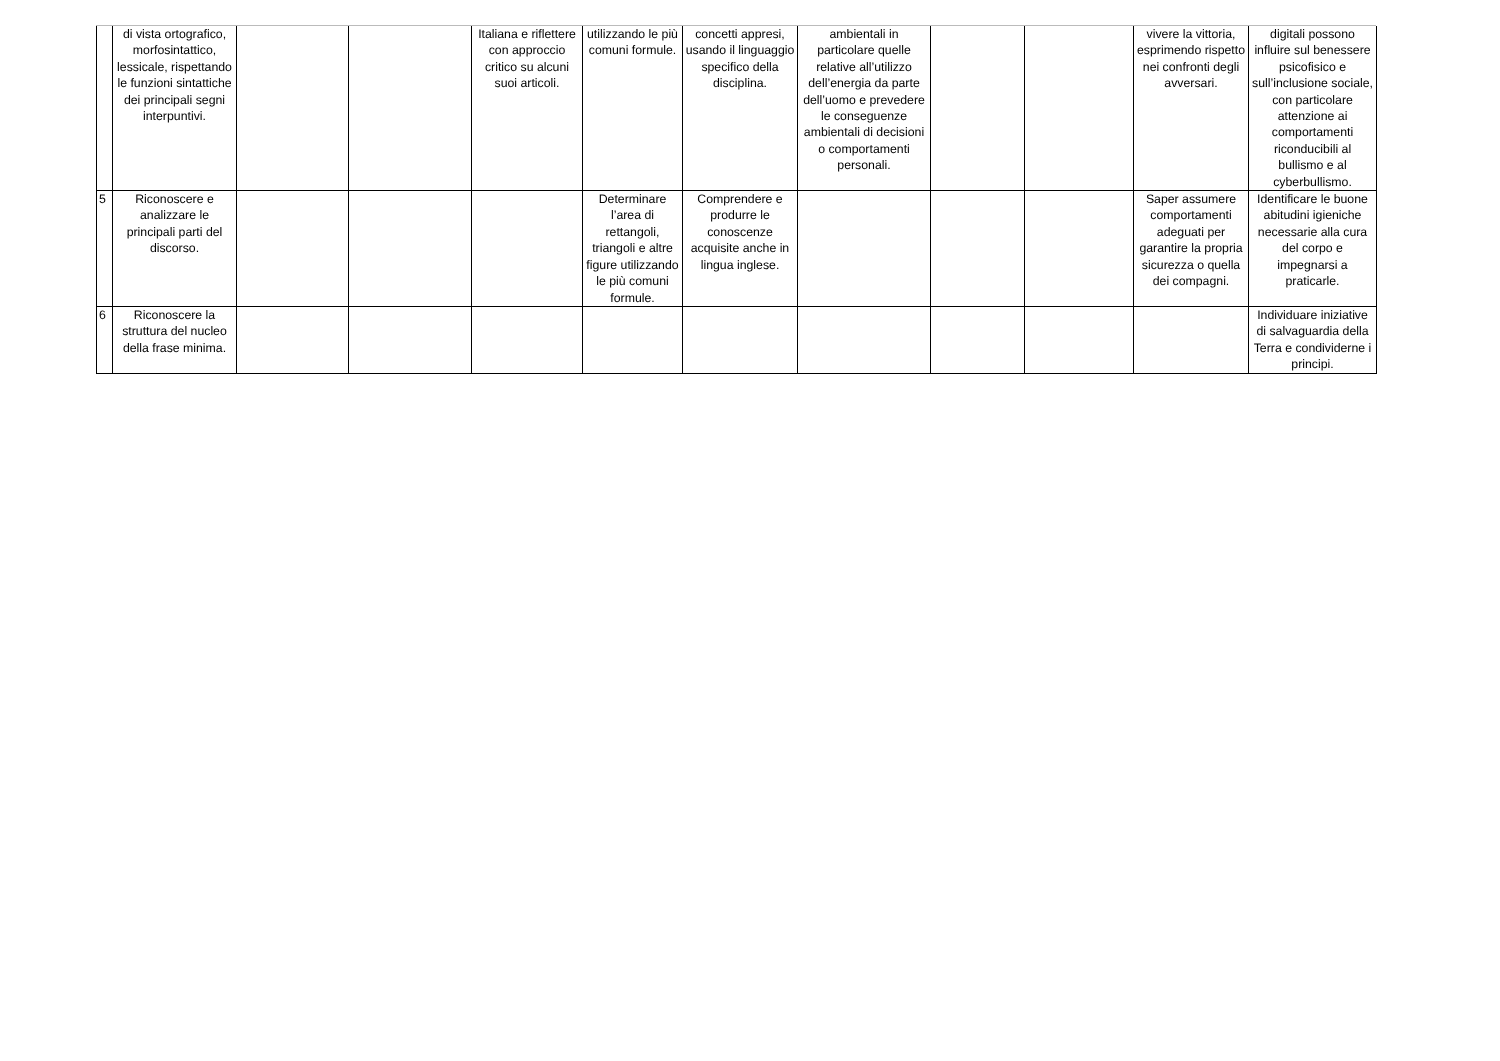| | di vista ortografico, morfosintattico, lessicale, rispettando le funzioni sintattiche dei principali segni interpuntivi. | | | Italiana e riflettere con approccio critico su alcuni suoi articoli. | utilizzando le più comuni formule. | concetti appresi, usando il linguaggio specifico della disciplina. | ambientali in particolare quelle relative all’utilizzo dell’energia da parte dell’uomo e prevedere le conseguenze ambientali di decisioni o comportamenti personali. | | | vivere la vittoria, esprimendo rispetto nei confronti degli avversari. | digitali possono influire sul benessere psicofisico e sull’inclusione sociale, con particolare attenzione ai comportamenti riconducibili al bullismo e al cyberbullismo. |
| 5 | Riconoscere e analizzare le principali parti del discorso. | | | | Determinare l’area di rettangoli, triangoli e altre figure utilizzando le più comuni formule. | Comprendere e produrre le conoscenze acquisite anche in lingua inglese. | | | | Saper assumere comportamenti adeguati per garantire la propria sicurezza o quella dei compagni. | Identificare le buone abitudini igieniche necessarie alla cura del corpo e impegnarsi a praticarle. |
| 6 | Riconoscere la struttura del nucleo della frase minima. | | | | | | | | | | Individuare iniziative di salvaguardia della Terra e condividerne i principi. |